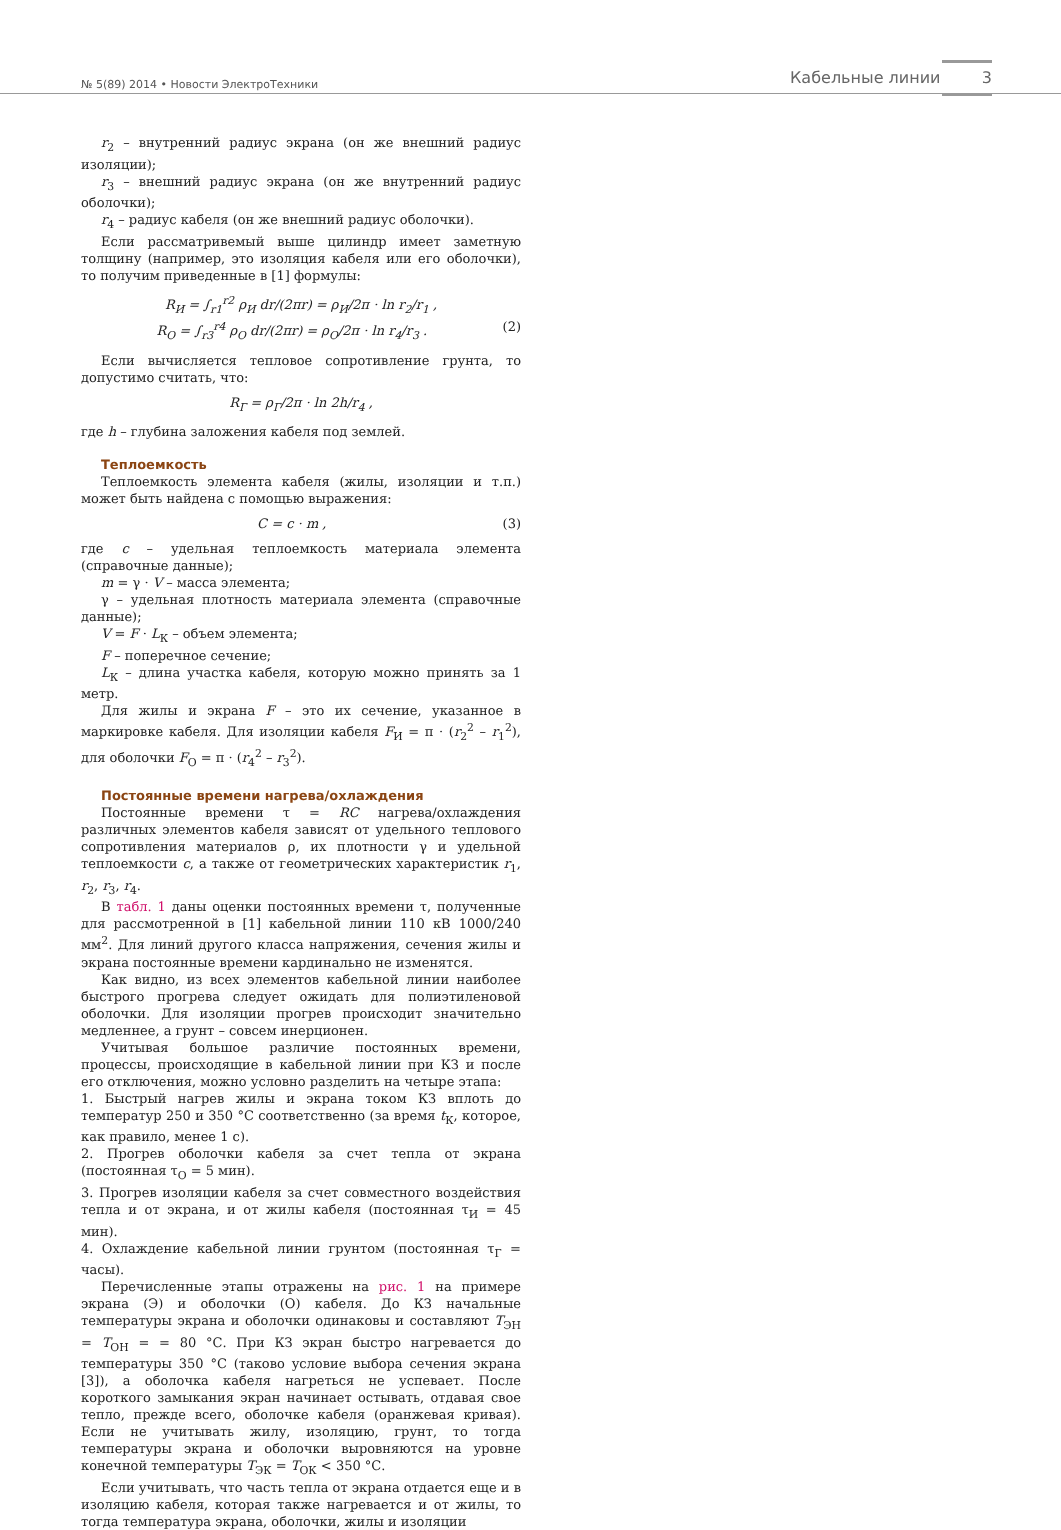№ 5(89) 2014 • Новости ЭлектроТехники Кабельные линии 3
r<sub>2</sub> – внутренний радиус экрана (он же внешний радиус изоляции);
r<sub>3</sub> – внешний радиус экрана (он же внутренний радиус оболочки);
r<sub>4</sub> – радиус кабеля (он же внешний радиус оболочки).
Если рассматривемый выше цилиндр имеет заметную толщину (например, это изоляция кабеля или его оболочки), то получим приведенные в [1] формулы:
R<sub>И</sub> = ∫<sub>r1</sub><sup>r2</sup> ρ<sub>И</sub> dr/(2πr) = ρ<sub>И</sub>/2π · ln r<sub>2</sub>/r<sub>1</sub> ,
R<sub>О</sub> = ∫<sub>r3</sub><sup>r4</sup> ρ<sub>О</sub> dr/(2πr) = ρ<sub>О</sub>/2π · ln r<sub>4</sub>/r<sub>3</sub> . (2)
Если вычисляется тепловое сопротивление грунта, то допустимо считать, что:
R<sub>Г</sub> = ρ<sub>Г</sub>/2π · ln 2h/r<sub>4</sub> ,
где h – глубина заложения кабеля под землей.
Теплоемкость
Теплоемкость элемента кабеля (жилы, изоляции и т.п.) может быть найдена с помощью выражения:
C = c · m , (3)
где c – удельная теплоемкость материала элемента (справочные данные);
m = γ · V – масса элемента;
γ – удельная плотность материала элемента (справочные данные);
V = F · L<sub>К</sub> – объем элемента;
F – поперечное сечение;
L<sub>К</sub> – длина участка кабеля, которую можно принять за 1 метр.
Для жилы и экрана F – это их сечение, указанное в маркировке кабеля. Для изоляции кабеля F<sub>И</sub> = π · (r<sub>2</sub><sup>2</sup> – r<sub>1</sub><sup>2</sup>), для оболочки F<sub>О</sub> = π · (r<sub>4</sub><sup>2</sup> – r<sub>3</sub><sup>2</sup>).
Постоянные времени нагрева/охлаждения
Постоянные времени τ = RC нагрева/охлаждения различных элементов кабеля зависят от удельного теплового сопротивления материалов ρ, их плотности γ и удельной теплоемкости c, а также от геометрических характеристик r<sub>1</sub>, r<sub>2</sub>, r<sub>3</sub>, r<sub>4</sub>.
В табл. 1 даны оценки постоянных времени τ, полученные для рассмотренной в [1] кабельной линии 110 кВ 1000/240 мм<sup>2</sup>. Для линий другого класса напряжения, сечения жилы и экрана постоянные времени кардинально не изменятся.
Как видно, из всех элементов кабельной линии наиболее быстрого прогрева следует ожидать для полиэтиленовой оболочки. Для изоляции прогрев происходит значительно медленнее, а грунт – совсем инерционен.
Учитывая большое различие постоянных времени, процессы, происходящие в кабельной линии при КЗ и после его отключения, можно условно разделить на четыре этапа:
1. Быстрый нагрев жилы и экрана током КЗ вплоть до температур 250 и 350 °С соответственно (за время t<sub>К</sub>, которое, как правило, менее 1 с).
2. Прогрев оболочки кабеля за счет тепла от экрана (постоянная τ<sub>О</sub> = 5 мин).
3. Прогрев изоляции кабеля за счет совместного воздействия тепла и от экрана, и от жилы кабеля (постоянная τ<sub>И</sub> = 45 мин).
4. Охлаждение кабельной линии грунтом (постоянная τ<sub>Г</sub> = часы).
Перечисленные этапы отражены на рис. 1 на примере экрана (Э) и оболочки (О) кабеля. До КЗ начальные температуры экрана и оболочки одинаковы и составляют T<sub>ЭН</sub> = T<sub>ОН</sub> = = 80 °С. При КЗ экран быстро нагревается до температуры 350 °С (таково условие выбора сечения экрана [3]), а оболочка кабеля нагреться не успевает. После короткого замыкания экран начинает остывать, отдавая свое тепло, прежде всего, оболочке кабеля (оранжевая кривая). Если не учитывать жилу, изоляцию, грунт, то тогда температуры экрана и оболочки выровняются на уровне конечной температуры T<sub>ЭК</sub> = T<sub>ОК</sub> < 350 °С.
Если учитывать, что часть тепла от экрана отдается еще и в изоляцию кабеля, которая также нагревается и от жилы, то тогда температура экрана, оболочки, жилы и изоляции